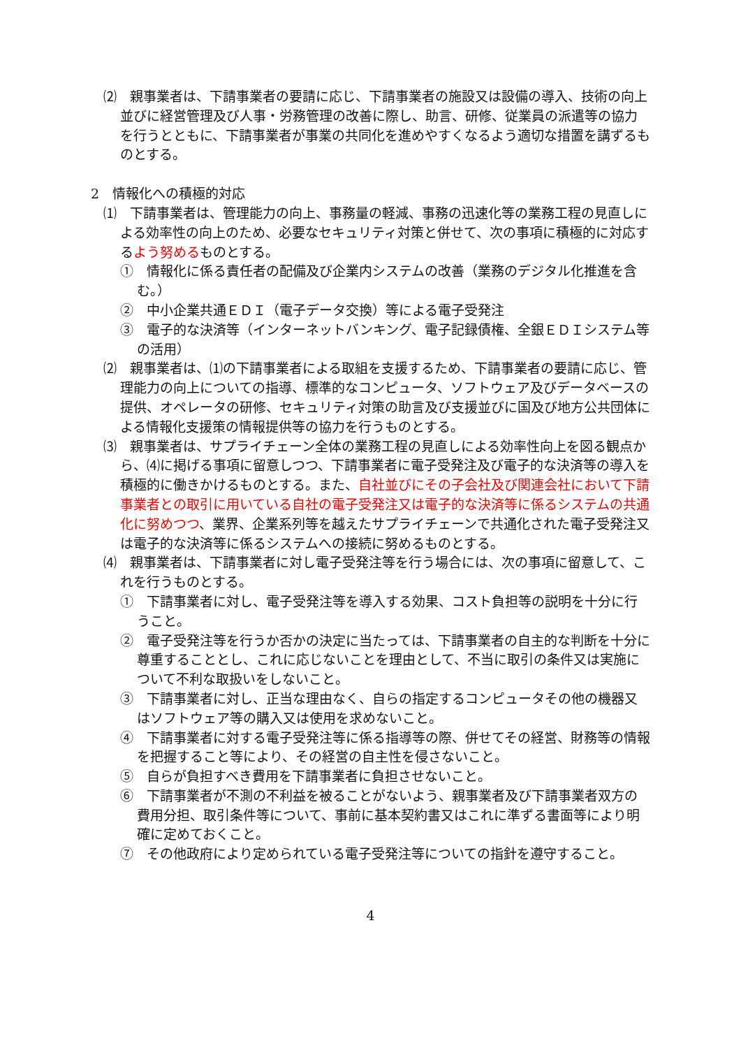⑵　親事業者は、下請事業者の要請に応じ、下請事業者の施設又は設備の導入、技術の向上並びに経営管理及び人事・労務管理の改善に際し、助言、研修、従業員の派遣等の協力を行うとともに、下請事業者が事業の共同化を進めやすくなるよう適切な措置を講ずるものとする。
2　情報化への積極的対応
⑴　下請事業者は、管理能力の向上、事務量の軽減、事務の迅速化等の業務工程の見直しによる効率性の向上のため、必要なセキュリティ対策と併せて、次の事項に積極的に対応するよう努めるものとする。
①　情報化に係る責任者の配備及び企業内システムの改善（業務のデジタル化推進を含む。）
②　中小企業共通ＥＤＩ（電子データ交換）等による電子受発注
③　電子的な決済等（インターネットバンキング、電子記録債権、全銀ＥＤＩシステム等の活用）
⑵　親事業者は、⑴の下請事業者による取組を支援するため、下請事業者の要請に応じ、管理能力の向上についての指導、標準的なコンピュータ、ソフトウェア及びデータベースの提供、オペレータの研修、セキュリティ対策の助言及び支援並びに国及び地方公共団体による情報化支援策の情報提供等の協力を行うものとする。
⑶　親事業者は、サプライチェーン全体の業務工程の見直しによる効率性向上を図る観点から、⑷に掲げる事項に留意しつつ、下請事業者に電子受発注及び電子的な決済等の導入を積極的に働きかけるものとする。また、自社並びにその子会社及び関連会社において下請事業者との取引に用いている自社の電子受発注又は電子的な決済等に係るシステムの共通化に努めつつ、業界、企業系列等を越えたサプライチェーンで共通化された電子受発注又は電子的な決済等に係るシステムへの接続に努めるものとする。
⑷　親事業者は、下請事業者に対し電子受発注等を行う場合には、次の事項に留意して、これを行うものとする。
①　下請事業者に対し、電子受発注等を導入する効果、コスト負担等の説明を十分に行うこと。
②　電子受発注等を行うか否かの決定に当たっては、下請事業者の自主的な判断を十分に尊重することとし、これに応じないことを理由として、不当に取引の条件又は実施について不利な取扱いをしないこと。
③　下請事業者に対し、正当な理由なく、自らの指定するコンピュータその他の機器又はソフトウェア等の購入又は使用を求めないこと。
④　下請事業者に対する電子受発注等に係る指導等の際、併せてその経営、財務等の情報を把握すること等により、その経営の自主性を侵さないこと。
⑤　自らが負担すべき費用を下請事業者に負担させないこと。
⑥　下請事業者が不測の不利益を被ることがないよう、親事業者及び下請事業者双方の費用分担、取引条件等について、事前に基本契約書又はこれに準ずる書面等により明確に定めておくこと。
⑦　その他政府により定められている電子受発注等についての指針を遵守すること。
4